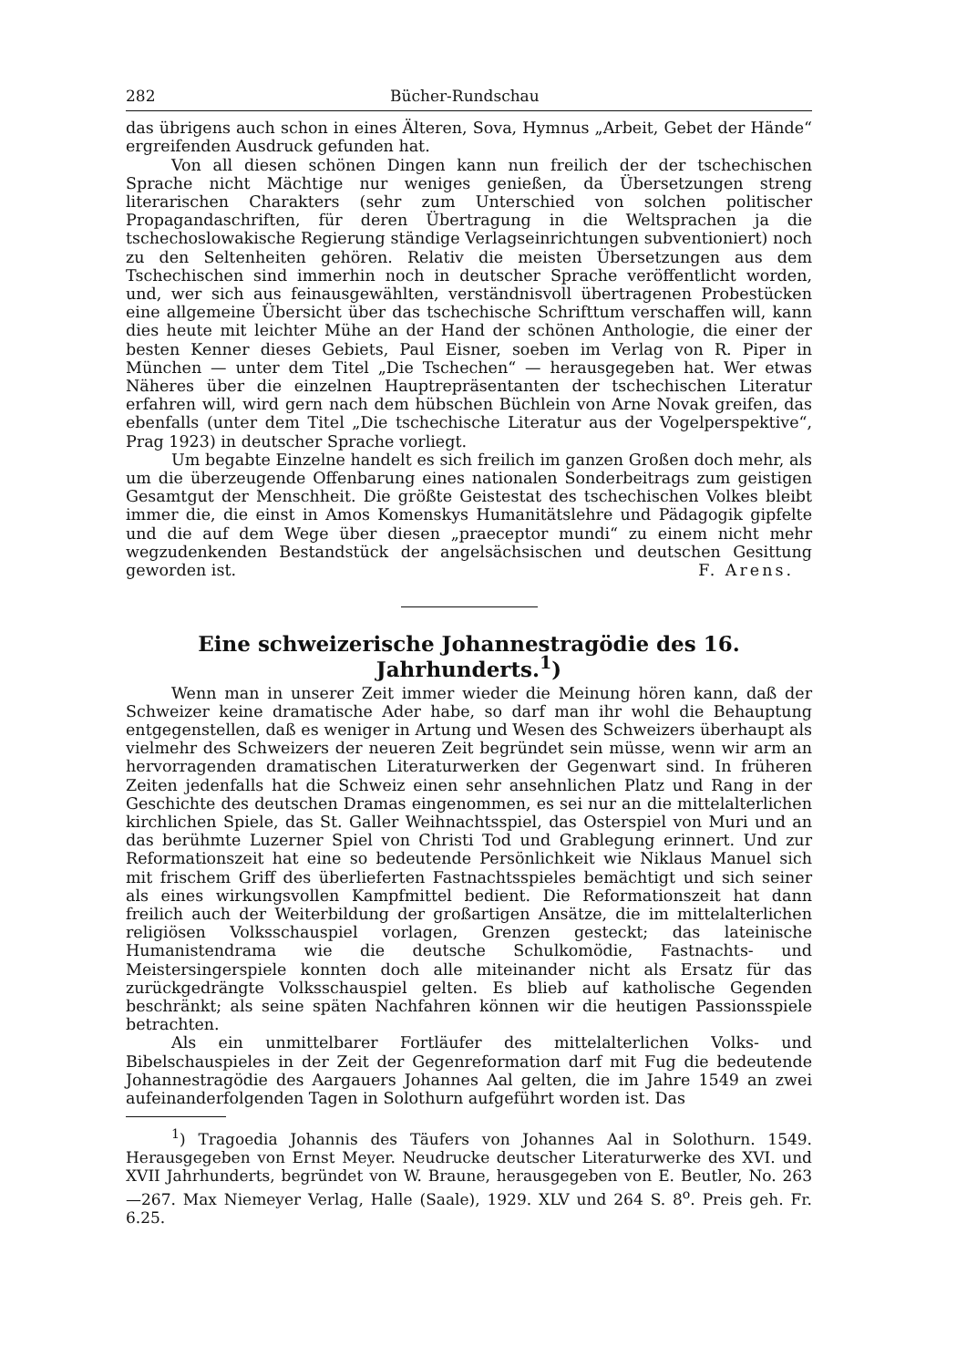282 Bücher-Rundschau
das übrigens auch schon in eines Älteren, Sova, Hymnus „Arbeit, Gebet der Hände“ ergreifenden Ausdruck gefunden hat.
Von all diesen schönen Dingen kann nun freilich der der tschechischen Sprache nicht Mächtige nur weniges genießen, da Übersetzungen streng literarischen Charakters (sehr zum Unterschied von solchen politischer Propagandaschriften, für deren Übertragung in die Weltsprachen ja die tschechoslowakische Regierung ständige Verlagseinrichtungen subventioniert) noch zu den Seltenheiten gehören. Relativ die meisten Übersetzungen aus dem Tschechischen sind immerhin noch in deutscher Sprache veröffentlicht worden, und, wer sich aus feinausgewählten, verständnisvoll übertragenen Probestücken eine allgemeine Übersicht über das tschechische Schrifttum verschaffen will, kann dies heute mit leichter Mühe an der Hand der schönen Anthologie, die einer der besten Kenner dieses Gebiets, Paul Eisner, soeben im Verlag von R. Piper in München — unter dem Titel „Die Tschechen“ — herausgegeben hat. Wer etwas Näheres über die einzelnen Hauptrepräsentanten der tschechischen Literatur erfahren will, wird gern nach dem hübschen Büchlein von Arne Novak greifen, das ebenfalls (unter dem Titel „Die tschechische Literatur aus der Vogelperspektive“, Prag 1923) in deutscher Sprache vorliegt.
Um begabte Einzelne handelt es sich freilich im ganzen Großen doch mehr, als um die überzeugende Offenbarung eines nationalen Sonderbeitrags zum geistigen Gesamtgut der Menschheit. Die größte Geistestat des tschechischen Volkes bleibt immer die, die einst in Amos Komenskys Humanitätslehre und Pädagogik gipfelte und die auf dem Wege über diesen „praeceptor mundi“ zu einem nicht mehr wegzudenkenden Bestandstück der angelsächsischen und deutschen Gesittung geworden ist.
F. Arens.
Eine schweizerische Johannestragödie des 16. Jahrhunderts.<sup>1</sup>)
Wenn man in unserer Zeit immer wieder die Meinung hören kann, daß der Schweizer keine dramatische Ader habe, so darf man ihr wohl die Behauptung entgegenstellen, daß es weniger in Artung und Wesen des Schweizers überhaupt als vielmehr des Schweizers der neueren Zeit begründet sein müsse, wenn wir arm an hervorragenden dramatischen Literaturwerken der Gegenwart sind. In früheren Zeiten jedenfalls hat die Schweiz einen sehr ansehnlichen Platz und Rang in der Geschichte des deutschen Dramas eingenommen, es sei nur an die mittelalterlichen kirchlichen Spiele, das St. Galler Weihnachtsspiel, das Osterspiel von Muri und an das berühmte Luzerner Spiel von Christi Tod und Grablegung erinnert. Und zur Reformationszeit hat eine so bedeutende Persönlichkeit wie Niklaus Manuel sich mit frischem Griff des überlieferten Fastnachtsspieles bemächtigt und sich seiner als eines wirkungsvollen Kampfmittel bedient. Die Reformationszeit hat dann freilich auch der Weiterbildung der großartigen Ansätze, die im mittelalterlichen religiösen Volksschauspiel vorlagen, Grenzen gesteckt; das lateinische Humanistendrama wie die deutsche Schulkomödie, Fastnachts- und Meistersingerspiele konnten doch alle miteinander nicht als Ersatz für das zurückgedrängte Volksschauspiel gelten. Es blieb auf katholische Gegenden beschränkt; als seine späten Nachfahren können wir die heutigen Passionsspiele betrachten.
Als ein unmittelbarer Fortläufer des mittelalterlichen Volks- und Bibelschauspieles in der Zeit der Gegenreformation darf mit Fug die bedeutende Johannestragödie des Aargauers Johannes Aal gelten, die im Jahre 1549 an zwei aufeinanderfolgenden Tagen in Solothurn aufgeführt worden ist. Das
<sup>1</sup>) Tragoedia Johannis des Täufers von Johannes Aal in Solothurn. 1549. Herausgegeben von Ernst Meyer. Neudrucke deutscher Literaturwerke des XVI. und XVII Jahrhunderts, begründet von W. Braune, herausgegeben von E. Beutler, No. 263—267. Max Niemeyer Verlag, Halle (Saale), 1929. XLV und 264 S. 8<sup>o</sup>. Preis geh. Fr. 6.25.